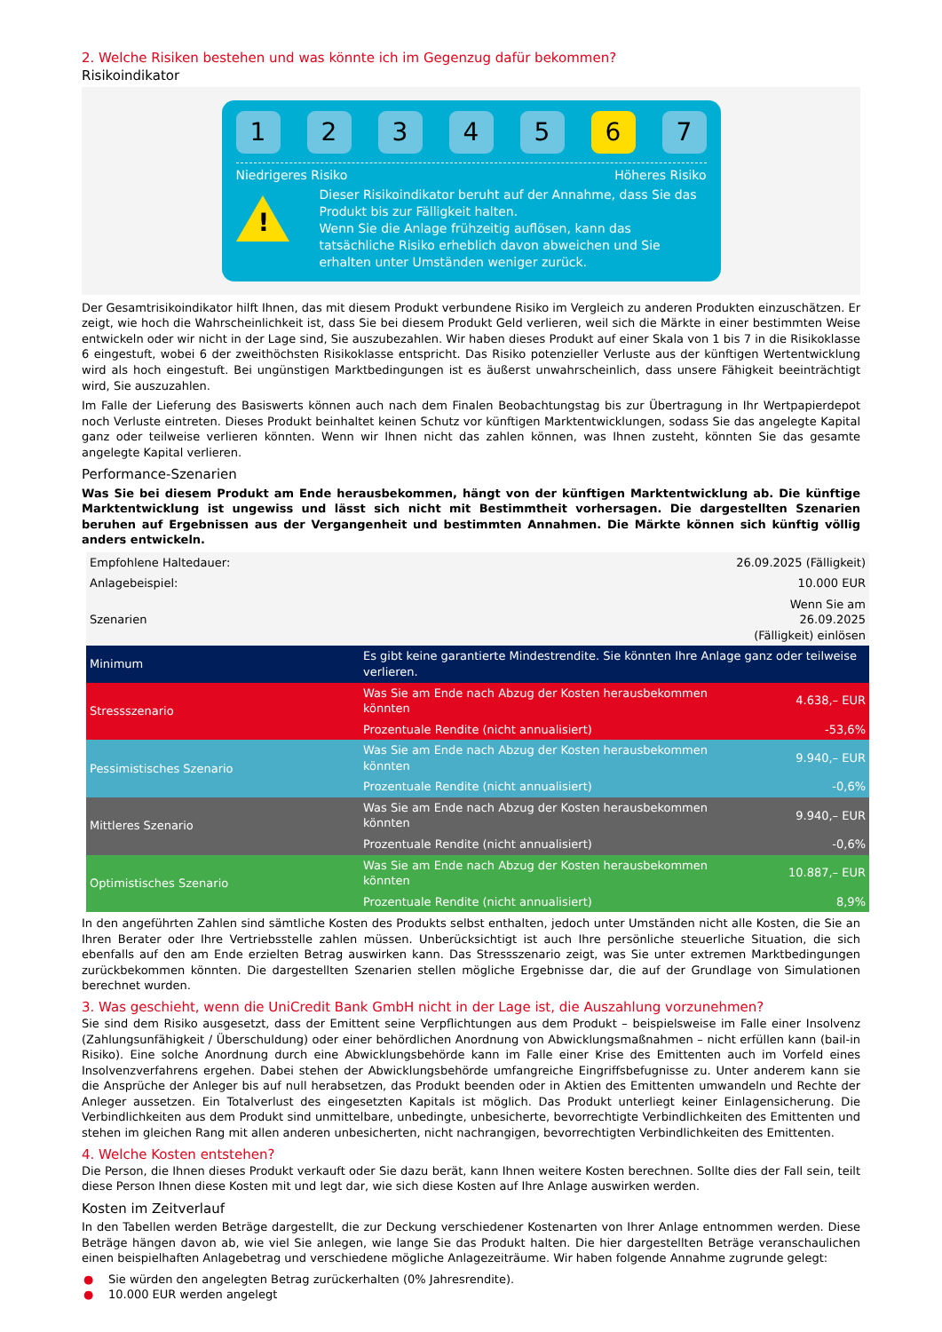2. Welche Risiken bestehen und was könnte ich im Gegenzug dafür bekommen?
Risikoindikator
1 2 3 4 5 6 7
Niedrigeres Risiko Höheres Risiko
!
Dieser Risikoindikator beruht auf der Annahme, dass Sie das Produkt bis zur Fälligkeit halten.
Wenn Sie die Anlage frühzeitig auflösen, kann das tatsächliche Risiko erheblich davon abweichen und Sie erhalten unter Umständen weniger zurück.
Der Gesamtrisikoindikator hilft Ihnen, das mit diesem Produkt verbundene Risiko im Vergleich zu anderen Produkten einzuschätzen. Er zeigt, wie hoch die Wahrscheinlichkeit ist, dass Sie bei diesem Produkt Geld verlieren, weil sich die Märkte in einer bestimmten Weise entwickeln oder wir nicht in der Lage sind, Sie auszubezahlen. Wir haben dieses Produkt auf einer Skala von 1 bis 7 in die Risikoklasse 6 eingestuft, wobei 6 der zweithöchsten Risikoklasse entspricht. Das Risiko potenzieller Verluste aus der künftigen Wertentwicklung wird als hoch eingestuft. Bei ungünstigen Marktbedingungen ist es äußerst unwahrscheinlich, dass unsere Fähigkeit beeinträchtigt wird, Sie auszuzahlen.
Im Falle der Lieferung des Basiswerts können auch nach dem Finalen Beobachtungstag bis zur Übertragung in Ihr Wertpapierdepot noch Verluste eintreten. Dieses Produkt beinhaltet keinen Schutz vor künftigen Marktentwicklungen, sodass Sie das angelegte Kapital ganz oder teilweise verlieren könnten. Wenn wir Ihnen nicht das zahlen können, was Ihnen zusteht, könnten Sie das gesamte angelegte Kapital verlieren.
Performance-Szenarien
Was Sie bei diesem Produkt am Ende herausbekommen, hängt von der künftigen Marktentwicklung ab. Die künftige Marktentwicklung ist ungewiss und lässt sich nicht mit Bestimmtheit vorhersagen. Die dargestellten Szenarien beruhen auf Ergebnissen aus der Vergangenheit und bestimmten Annahmen. Die Märkte können sich künftig völlig anders entwickeln.
| Empfohlene Haltedauer: | | 26.09.2025 (Fälligkeit) |
| Anlagebeispiel: | | 10.000 EUR |
| Szenarien | | Wenn Sie am 26.09.2025 (Fälligkeit) einlösen |
| Minimum | Es gibt keine garantierte Mindestrendite. Sie könnten Ihre Anlage ganz oder teilweise verlieren. | |
| Stressszenario | Was Sie am Ende nach Abzug der Kosten herausbekommen könnten | 4.638,– EUR |
| | Prozentuale Rendite (nicht annualisiert) | -53,6% |
| Pessimistisches Szenario | Was Sie am Ende nach Abzug der Kosten herausbekommen könnten | 9.940,– EUR |
| | Prozentuale Rendite (nicht annualisiert) | -0,6% |
| Mittleres Szenario | Was Sie am Ende nach Abzug der Kosten herausbekommen könnten | 9.940,– EUR |
| | Prozentuale Rendite (nicht annualisiert) | -0,6% |
| Optimistisches Szenario | Was Sie am Ende nach Abzug der Kosten herausbekommen könnten | 10.887,– EUR |
| | Prozentuale Rendite (nicht annualisiert) | 8,9% |
In den angeführten Zahlen sind sämtliche Kosten des Produkts selbst enthalten, jedoch unter Umständen nicht alle Kosten, die Sie an Ihren Berater oder Ihre Vertriebsstelle zahlen müssen. Unberücksichtigt ist auch Ihre persönliche steuerliche Situation, die sich ebenfalls auf den am Ende erzielten Betrag auswirken kann. Das Stressszenario zeigt, was Sie unter extremen Marktbedingungen zurückbekommen könnten. Die dargestellten Szenarien stellen mögliche Ergebnisse dar, die auf der Grundlage von Simulationen berechnet wurden.
3. Was geschieht, wenn die UniCredit Bank GmbH nicht in der Lage ist, die Auszahlung vorzunehmen?
Sie sind dem Risiko ausgesetzt, dass der Emittent seine Verpflichtungen aus dem Produkt – beispielsweise im Falle einer Insolvenz (Zahlungsunfähigkeit / Überschuldung) oder einer behördlichen Anordnung von Abwicklungsmaßnahmen – nicht erfüllen kann (bail-in Risiko). Eine solche Anordnung durch eine Abwicklungsbehörde kann im Falle einer Krise des Emittenten auch im Vorfeld eines Insolvenzverfahrens ergehen. Dabei stehen der Abwicklungsbehörde umfangreiche Eingriffsbefugnisse zu. Unter anderem kann sie die Ansprüche der Anleger bis auf null herabsetzen, das Produkt beenden oder in Aktien des Emittenten umwandeln und Rechte der Anleger aussetzen. Ein Totalverlust des eingesetzten Kapitals ist möglich. Das Produkt unterliegt keiner Einlagensicherung. Die Verbindlichkeiten aus dem Produkt sind unmittelbare, unbedingte, unbesicherte, bevorrechtigte Verbindlichkeiten des Emittenten und stehen im gleichen Rang mit allen anderen unbesicherten, nicht nachrangigen, bevorrechtigten Verbindlichkeiten des Emittenten.
4. Welche Kosten entstehen?
Die Person, die Ihnen dieses Produkt verkauft oder Sie dazu berät, kann Ihnen weitere Kosten berechnen. Sollte dies der Fall sein, teilt diese Person Ihnen diese Kosten mit und legt dar, wie sich diese Kosten auf Ihre Anlage auswirken werden.
Kosten im Zeitverlauf
In den Tabellen werden Beträge dargestellt, die zur Deckung verschiedener Kostenarten von Ihrer Anlage entnommen werden. Diese Beträge hängen davon ab, wie viel Sie anlegen, wie lange Sie das Produkt halten. Die hier dargestellten Beträge veranschaulichen einen beispielhaften Anlagebetrag und verschiedene mögliche Anlagezeiträume. Wir haben folgende Annahme zugrunde gelegt:
● Sie würden den angelegten Betrag zurückerhalten (0% Jahresrendite).
● 10.000 EUR werden angelegt